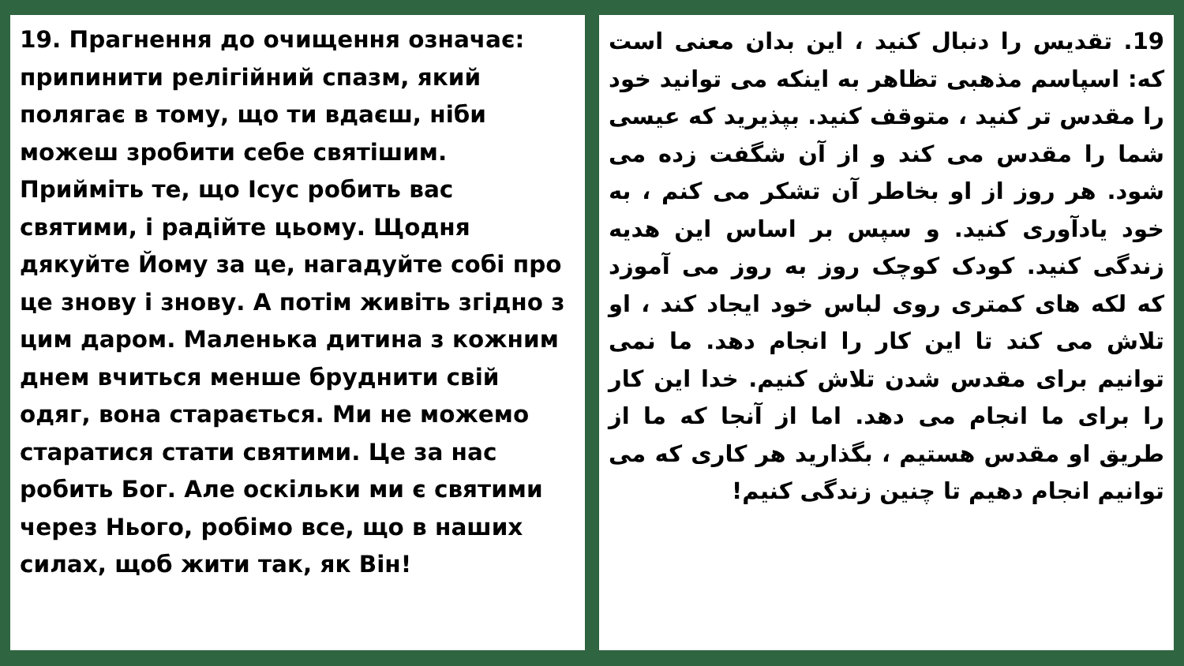19. Прагнення до очищення означає: припинити релігійний спазм, який полягає в тому, що ти вдаєш, ніби можеш зробити себе святішим. Прийміть те, що Ісус робить вас святими, і радійте цьому. Щодня дякуйте Йому за це, нагадуйте собі про це знову і знову. А потім живіть згідно з цим даром. Маленька дитина з кожним днем вчиться менше бруднити свій одяг, вона старається. Ми не можемо старатися стати святими. Це за нас робить Бог. Але оскільки ми є святими через Нього, робімо все, що в наших силах, щоб жити так, як Він!
19. تقدیس را دنبال کنید ، این بدان معنی است که: اسپاسم مذهبی تظاهر به اینکه می توانید خود را مقدس تر کنید ، متوقف کنید. بپذیرید که عیسی شما را مقدس می کند و از آن شگفت زده می شود. هر روز از او بخاطر آن تشکر می کنم ، به خود یادآوری کنید. و سپس بر اساس این هدیه زندگی کنید. کودک کوچک روز به روز می آموزد که لکه های کمتری روی لباس خود ایجاد کند ، او تلاش می کند تا این کار را انجام دهد. ما نمی توانیم برای مقدس شدن تلاش کنیم. خدا این کار را برای ما انجام می دهد. اما از آنجا که ما از طریق او مقدس هستیم ، بگذارید هر کاری که می توانیم انجام دهیم تا چنین زندگی کنیم!